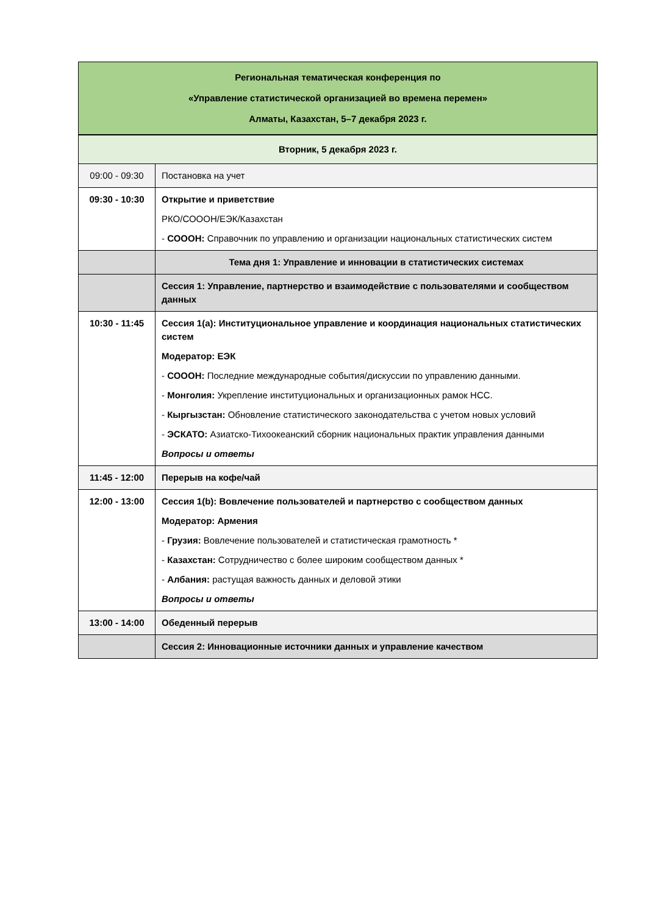| Региональная тематическая конференция по «Управление статистической организацией во времена перемен» Алматы, Казахстан, 5–7 декабря 2023 г. | |
| Вторник, 5 декабря 2023 г. | |
| 09:00 - 09:30 | Постановка на учет |
| 09:30 - 10:30 | Открытие и приветствие РКО/СОООН/ЕЭК/Казахстан - СОООН: Справочник по управлению и организации национальных статистических систем |
| | Тема дня 1: Управление и инновации в статистических системах |
| | Сессия 1: Управление, партнерство и взаимодействие с пользователями и сообществом данных |
| 10:30 - 11:45 | Сессия 1(a): Институциональное управление и координация национальных статистических систем Модератор: ЕЭК - СОООН: Последние международные события/дискуссии по управлению данными. - Монголия: Укрепление институциональных и организационных рамок НСС. - Кыргызстан: Обновление статистического законодательства с учетом новых условий - ЭСКАТО: Азиатско-Тихоокеанский сборник национальных практик управления данными Вопросы и ответы |
| 11:45 - 12:00 | Перерыв на кофе/чай |
| 12:00 - 13:00 | Сессия 1(b): Вовлечение пользователей и партнерство с сообществом данных Модератор: Армения - Грузия: Вовлечение пользователей и статистическая грамотность * - Казахстан: Сотрудничество с более широким сообществом данных * - Албания: растущая важность данных и деловой этики Вопросы и ответы |
| 13:00 - 14:00 | Обеденный перерыв |
| | Сессия 2: Инновационные источники данных и управление качеством |